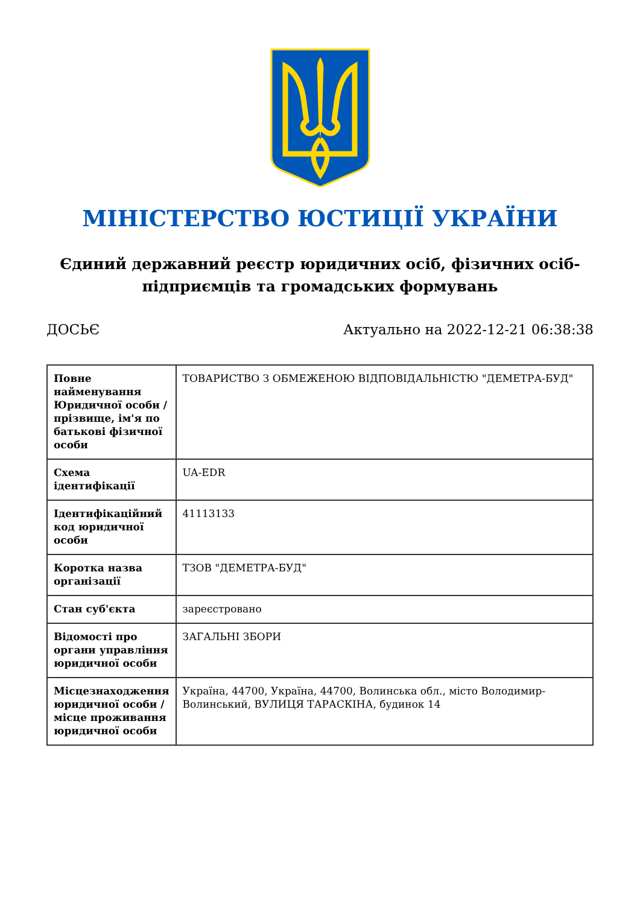МІНІСТЕРСТВО ЮСТИЦІЇ УКРАЇНИ
Єдиний державний реєстр юридичних осіб, фізичних осіб-підприємців та громадських формувань
ДОСЬЄ Актуально на 2022-12-21 06:38:38
| Повне найменування Юридичної особи / прізвище, ім'я по батькові фізичної особи | ТОВАРИСТВО З ОБМЕЖЕНОЮ ВІДПОВІДАЛЬНІСТЮ "ДЕМЕТРА-БУД" |
| Схема ідентифікації | UA-EDR |
| Ідентифікаційний код юридичної особи | 41113133 |
| Коротка назва організації | ТЗОВ "ДЕМЕТРА-БУД" |
| Стан суб'єкта | зареєстровано |
| Відомості про органи управління юридичної особи | ЗАГАЛЬНІ ЗБОРИ |
| Місцезнаходження юридичної особи / місце проживання юридичної особи | Україна, 44700, Україна, 44700, Волинська обл., місто Володимир-Волинський, ВУЛИЦЯ ТАРАСКІНА, будинок 14 |